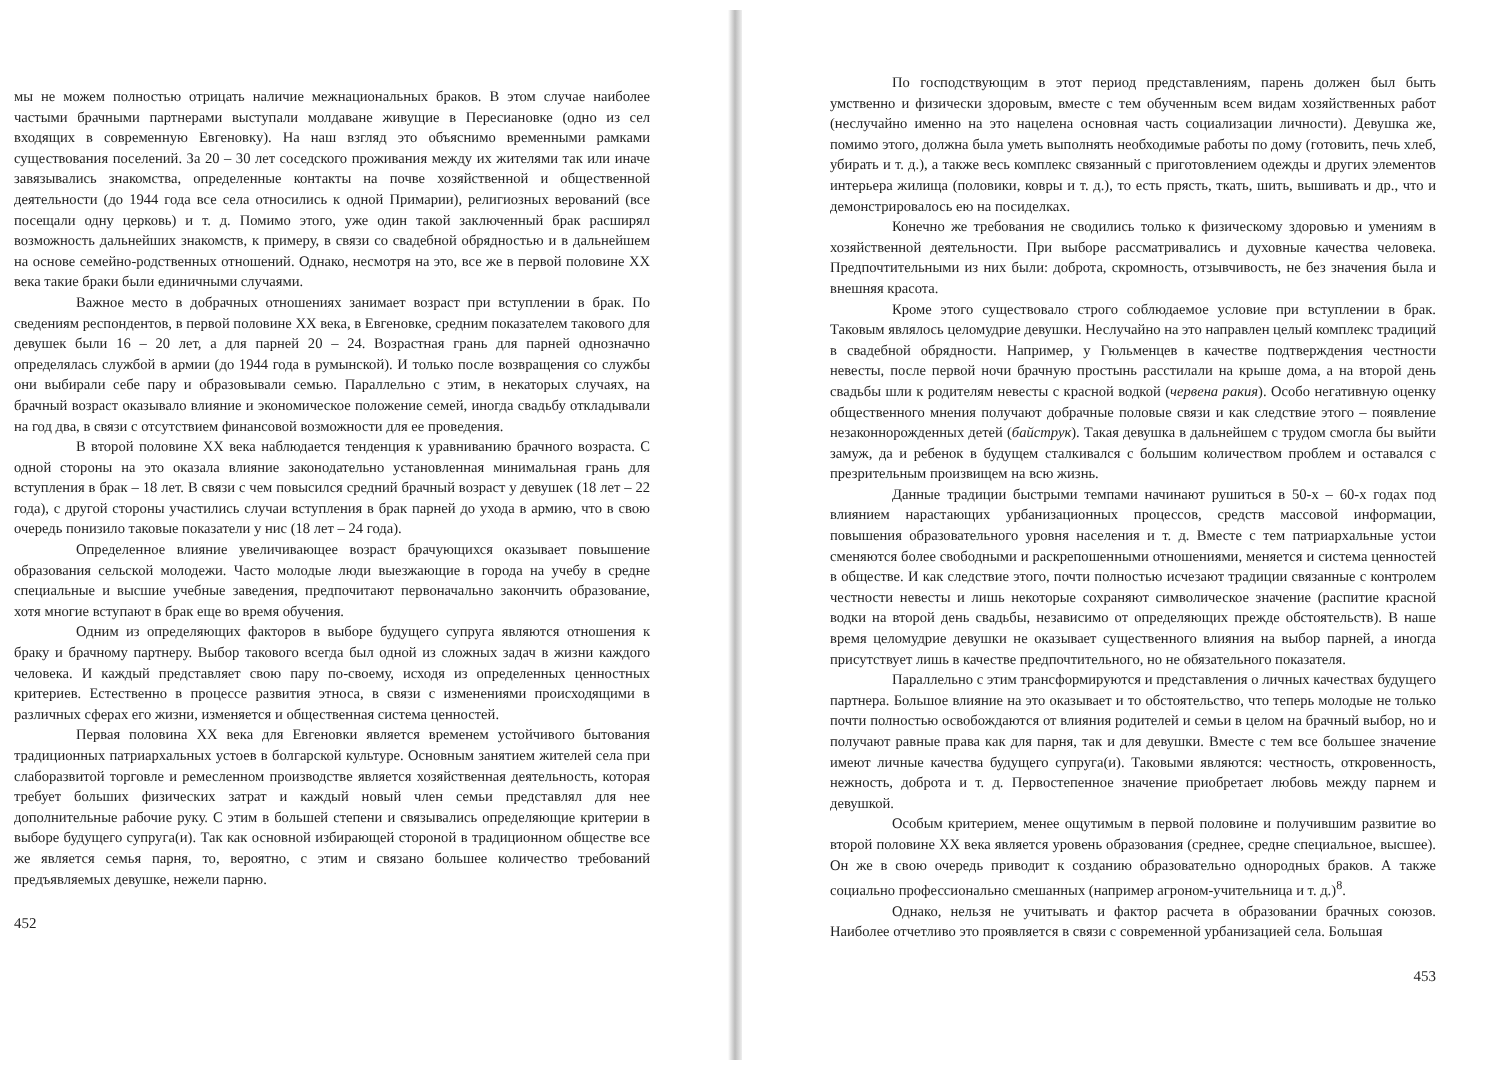мы не можем полностью отрицать наличие межнациональных браков. В этом случае наиболее частыми брачными партнерами выступали молдаване живущие в Пересиановке (одно из сел входящих в современную Евгеновку). На наш взгляд это объяснимо временными рамками существования поселений. За 20 – 30 лет соседского проживания между их жителями так или иначе завязывались знакомства, определенные контакты на почве хозяйственной и общественной деятельности (до 1944 года все села относились к одной Примарии), религиозных верований (все посещали одну церковь) и т. д. Помимо этого, уже один такой заключенный брак расширял возможность дальнейших знакомств, к примеру, в связи со свадебной обрядностью и в дальнейшем на основе семейно-родственных отношений. Однако, несмотря на это, все же в первой половине XX века такие браки были единичными случаями.
Важное место в добрачных отношениях занимает возраст при вступлении в брак. По сведениям респондентов, в первой половине XX века, в Евгеновке, средним показателем такового для девушек были 16 – 20 лет, а для парней 20 – 24. Возрастная грань для парней однозначно определялась службой в армии (до 1944 года в румынской). И только после возвращения со службы они выбирали себе пару и образовывали семью. Параллельно с этим, в некаторых случаях, на брачный возраст оказывало влияние и экономическое положение семей, иногда свадьбу откладывали на год два, в связи с отсутствием финансовой возможности для ее проведения.
В второй половине XX века наблюдается тенденция к уравниванию брачного возраста. С одной стороны на это оказала влияние законодательно установленная минимальная грань для вступления в брак – 18 лет. В связи с чем повысился средний брачный возраст у девушек (18 лет – 22 года), с другой стороны участились случаи вступления в брак парней до ухода в армию, что в свою очередь понизило таковые показатели у нис (18 лет – 24 года).
Определенное влияние увеличивающее возраст брачующихся оказывает повышение образования сельской молодежи. Часто молодые люди выезжающие в города на учебу в средне специальные и высшие учебные заведения, предпочитают первоначально закончить образование, хотя многие вступают в брак еще во время обучения.
Одним из определяющих факторов в выборе будущего супруга являются отношения к браку и брачному партнеру. Выбор такового всегда был одной из сложных задач в жизни каждого человека. И каждый представляет свою пару по-своему, исходя из определенных ценностных критериев. Естественно в процессе развития этноса, в связи с изменениями происходящими в различных сферах его жизни, изменяется и общественная система ценностей.
Первая половина XX века для Евгеновки является временем устойчивого бытования традиционных патриархальных устоев в болгарской культуре. Основным занятием жителей села при слаборазвитой торговле и ремесленном производстве является хозяйственная деятельность, которая требует больших физических затрат и каждый новый член семьи представлял для нее дополнительные рабочие руку. С этим в большей степени и связывались определяющие критерии в выборе будущего супруга(и). Так как основной избирающей стороной в традиционном обществе все же является семья парня, то, вероятно, с этим и связано большее количество требований предъявляемых девушке, нежели парню.
452
По господствующим в этот период представлениям, парень должен был быть умственно и физически здоровым, вместе с тем обученным всем видам хозяйственных работ (неслучайно именно на это нацелена основная часть социализации личности). Девушка же, помимо этого, должна была уметь выполнять необходимые работы по дому (готовить, печь хлеб, убирать и т. д.), а также весь комплекс связанный с приготовлением одежды и других элементов интерьера жилища (половики, ковры и т. д.), то есть прясть, ткать, шить, вышивать и др., что и демонстрировалось ею на посиделках.
Конечно же требования не сводились только к физическому здоровью и умениям в хозяйственной деятельности. При выборе рассматривались и духовные качества человека. Предпочтительными из них были: доброта, скромность, отзывчивость, не без значения была и внешняя красота.
Кроме этого существовало строго соблюдаемое условие при вступлении в брак. Таковым являлось целомудрие девушки. Неслучайно на это направлен целый комплекс традиций в свадебной обрядности. Например, у Гюльменцев в качестве подтверждения честности невесты, после первой ночи брачную простынь расстилали на крыше дома, а на второй день свадьбы шли к родителям невесты с красной водкой (червена ракия). Особо негативную оценку общественного мнения получают добрачные половые связи и как следствие этого – появление незаконнорожденных детей (байструк). Такая девушка в дальнейшем с трудом смогла бы выйти замуж, да и ребенок в будущем сталкивался с большим количеством проблем и оставался с презрительным произвищем на всю жизнь.
Данные традиции быстрыми темпами начинают рушиться в 50-х – 60-х годах под влиянием нарастающих урбанизационных процессов, средств массовой информации, повышения образовательного уровня населения и т. д. Вместе с тем патриархальные устои сменяются более свободными и раскрепошенными отношениями, меняется и система ценностей в обществе. И как следствие этого, почти полностью исчезают традиции связанные с контролем честности невесты и лишь некоторые сохраняют символическое значение (распитие красной водки на второй день свадьбы, независимо от определяющих прежде обстоятельств). В наше время целомудрие девушки не оказывает существенного влияния на выбор парней, а иногда присутствует лишь в качестве предпочтительного, но не обязательного показателя.
Параллельно с этим трансформируются и представления о личных качествах будущего партнера. Большое влияние на это оказывает и то обстоятельство, что теперь молодые не только почти полностью освобождаются от влияния родителей и семьи в целом на брачный выбор, но и получают равные права как для парня, так и для девушки. Вместе с тем все большее значение имеют личные качества будущего супруга(и). Таковыми являются: честность, откровенность, нежность, доброта и т. д. Первостепенное значение приобретает любовь между парнем и девушкой.
Особым критерием, менее ощутимым в первой половине и получившим развитие во второй половине XX века является уровень образования (среднее, средне специальное, высшее). Он же в свою очередь приводит к созданию образовательно однородных браков. А также социально профессионально смешанных (например агроном-учительница и т. д.)<sup>8</sup>.
Однако, нельзя не учитывать и фактор расчета в образовании брачных союзов. Наиболее отчетливо это проявляется в связи с современной урбанизацией села. Большая
453